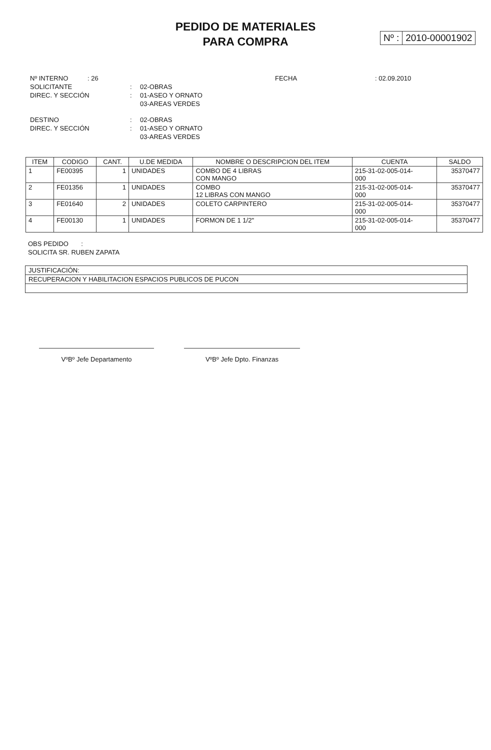PEDIDO DE MATERIALES
PARA COMPRA
Nº : 2010-00001902
Nº INTERNO: 26 FECHA: 02.09.2010
SOLICITANTE: 02-OBRAS
DIREC. Y SECCIÓN: 01-ASEO Y ORNATO
03-AREAS VERDES
DESTINO: 02-OBRAS
DIREC. Y SECCIÓN: 01-ASEO Y ORNATO
03-AREAS VERDES
| ITEM | CODIGO | CANT. | U.DE MEDIDA | NOMBRE O DESCRIPCION DEL ITEM | CUENTA | SALDO |
| --- | --- | --- | --- | --- | --- | --- |
| 1 | FE00395 | 1 | UNIDADES | COMBO DE 4 LIBRAS CON MANGO | 215-31-02-005-014- 000 | 35370477 |
| 2 | FE01356 | 1 | UNIDADES | COMBO 12 LIBRAS CON MANGO | 215-31-02-005-014- 000 | 35370477 |
| 3 | FE01640 | 2 | UNIDADES | COLETO CARPINTERO | 215-31-02-005-014- 000 | 35370477 |
| 4 | FE00130 | 1 | UNIDADES | FORMON DE 1 1/2" | 215-31-02-005-014- 000 | 35370477 |
OBS PEDIDO :
SOLICITA SR. RUBEN ZAPATA
JUSTIFICACIÓN:
RECUPERACION Y HABILITACION ESPACIOS PUBLICOS DE PUCON
VºBº Jefe Departamento VºBº Jefe Dpto. Finanzas